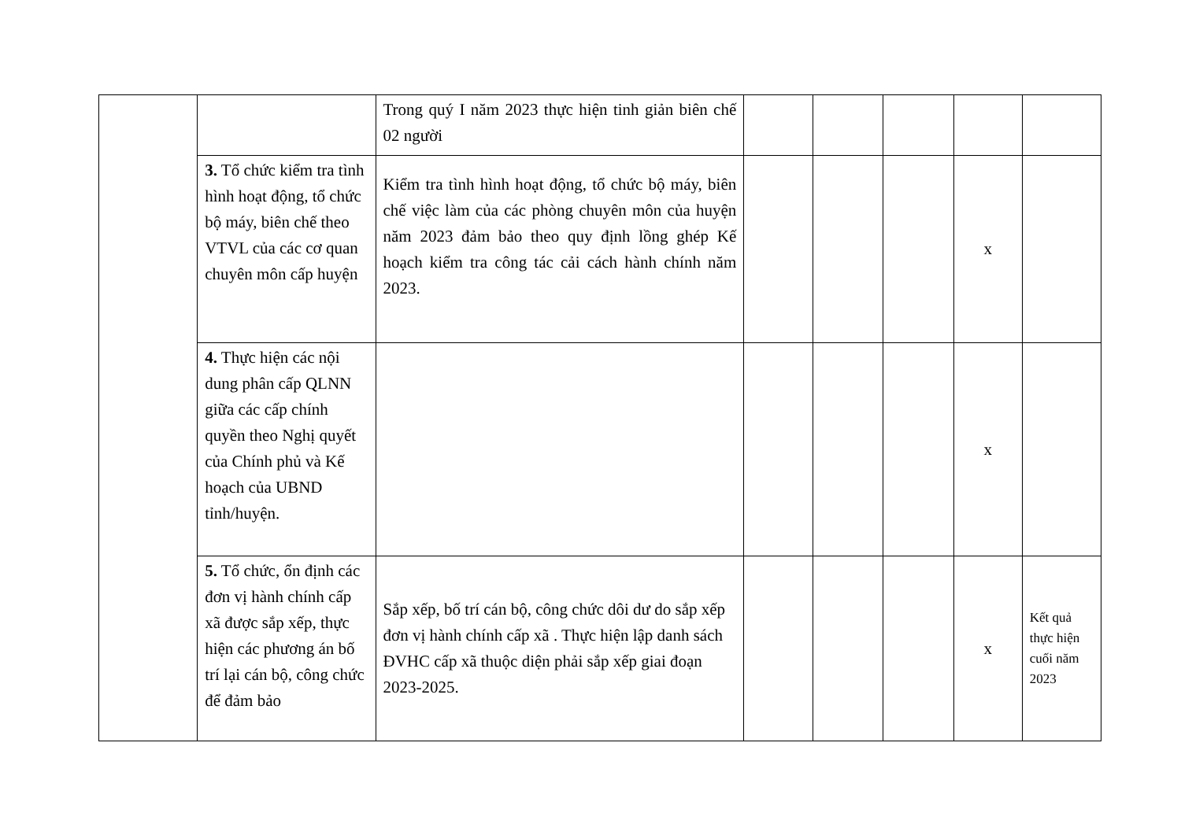| | | Trong quý I năm 2023 thực hiện tinh giản biên chế 02 người | | | | | |
| | 3. Tổ chức kiểm tra tình hình hoạt động, tổ chức bộ máy, biên chế theo VTVL của các cơ quan chuyên môn cấp huyện | Kiểm tra tình hình hoạt động, tổ chức bộ máy, biên chế việc làm của các phòng chuyên môn của huyện năm 2023 đảm bảo theo quy định lồng ghép Kế hoạch kiểm tra công tác cải cách hành chính năm 2023. | | | | x | |
| | 4. Thực hiện các nội dung phân cấp QLNN giữa các cấp chính quyền theo Nghị quyết của Chính phủ và Kế hoạch của UBND tỉnh/huyện. | | | | | x | |
| | 5. Tổ chức, ổn định các đơn vị hành chính cấp xã được sắp xếp, thực hiện các phương án bố trí lại cán bộ, công chức để đảm bảo | Sắp xếp, bố trí cán bộ, công chức dôi dư do sắp xếp đơn vị hành chính cấp xã . Thực hiện lập danh sách ĐVHC cấp xã thuộc diện phải sắp xếp giai đoạn 2023-2025. | | | | x | Kết quả thực hiện cuối năm 2023 |